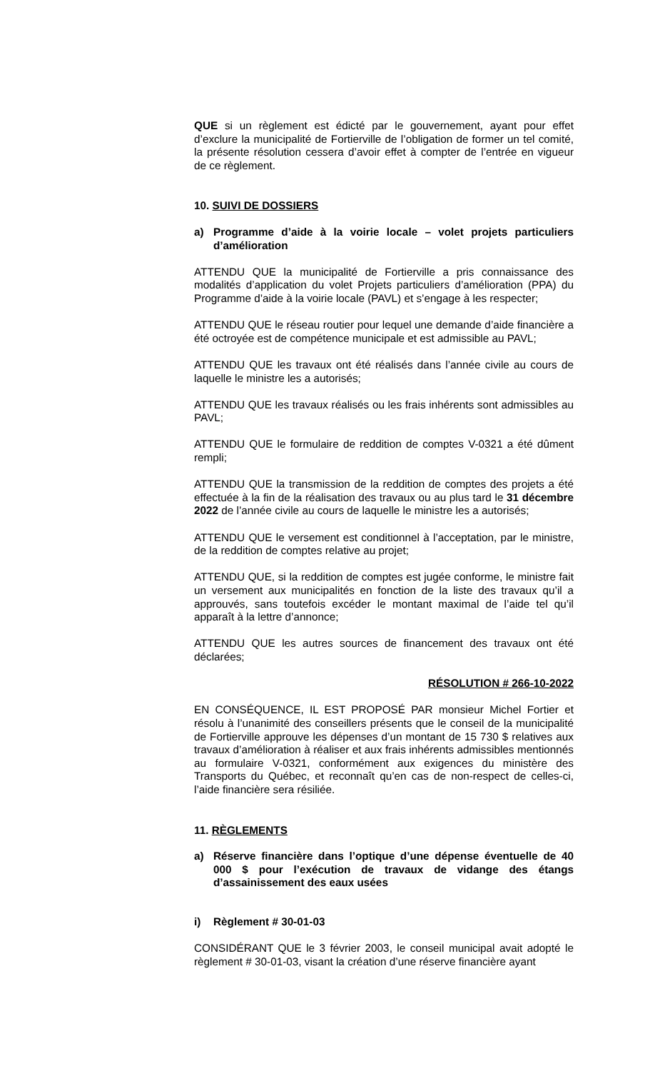QUE si un règlement est édicté par le gouvernement, ayant pour effet d’exclure la municipalité de Fortierville de l’obligation de former un tel comité, la présente résolution cessera d’avoir effet à compter de l’entrée en vigueur de ce règlement.
10. SUIVI DE DOSSIERS
a) Programme d’aide à la voirie locale – volet projets particuliers d’amélioration
ATTENDU QUE la municipalité de Fortierville a pris connaissance des modalités d’application du volet Projets particuliers d’amélioration (PPA) du Programme d’aide à la voirie locale (PAVL) et s’engage à les respecter;
ATTENDU QUE le réseau routier pour lequel une demande d’aide financière a été octroyée est de compétence municipale et est admissible au PAVL;
ATTENDU QUE les travaux ont été réalisés dans l’année civile au cours de laquelle le ministre les a autorisés;
ATTENDU QUE les travaux réalisés ou les frais inhérents sont admissibles au PAVL;
ATTENDU QUE le formulaire de reddition de comptes V-0321 a été dûment rempli;
ATTENDU QUE la transmission de la reddition de comptes des projets a été effectuée à la fin de la réalisation des travaux ou au plus tard le 31 décembre 2022 de l’année civile au cours de laquelle le ministre les a autorisés;
ATTENDU QUE le versement est conditionnel à l’acceptation, par le ministre, de la reddition de comptes relative au projet;
ATTENDU QUE, si la reddition de comptes est jugée conforme, le ministre fait un versement aux municipalités en fonction de la liste des travaux qu’il a approuvés, sans toutefois excéder le montant maximal de l’aide tel qu’il apparaît à la lettre d’annonce;
ATTENDU QUE les autres sources de financement des travaux ont été déclarées;
RÉSOLUTION # 266-10-2022
EN CONSÉQUENCE, IL EST PROPOSÉ PAR monsieur Michel Fortier et résolu à l’unanimité des conseillers présents que le conseil de la municipalité de Fortierville approuve les dépenses d’un montant de 15 730 $ relatives aux travaux d’amélioration à réaliser et aux frais inhérents admissibles mentionnés au formulaire V-0321, conformément aux exigences du ministère des Transports du Québec, et reconnaît qu’en cas de non-respect de celles-ci, l’aide financière sera résiliée.
11. RÈGLEMENTS
a) Réserve financière dans l’optique d’une dépense éventuelle de 40 000 $ pour l’exécution de travaux de vidange des étangs d’assainissement des eaux usées
i) Règlement # 30-01-03
CONSIDÉRANT QUE le 3 février 2003, le conseil municipal avait adopté le règlement # 30-01-03, visant la création d’une réserve financière ayant